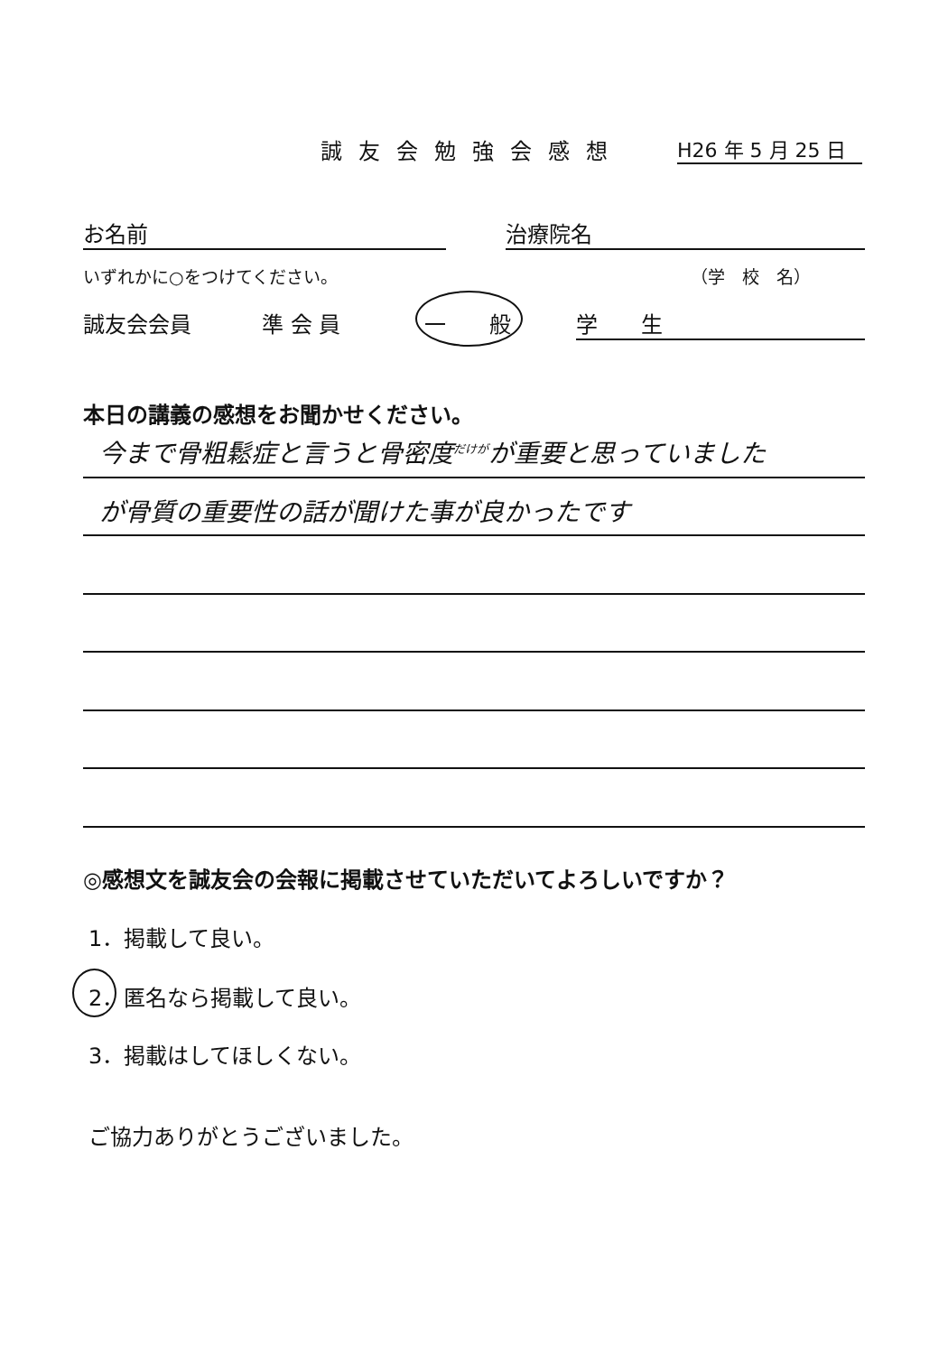誠友会勉強会感想
H26 年 5 月 25 日
お名前 治療院名
いずれかに○をつけてください。 （学　校　名）
誠友会会員 準 会 員 一　　般 学　　生
本日の講義の感想をお聞かせください。
今まで骨粗鬆症と言うと骨密度<sup>だけが</sup>が重要と思っていました
が骨質の重要性の話が聞けた事が良かったです
◎感想文を誠友会の会報に掲載させていただいてよろしいですか？
1．掲載して良い。
2．匿名なら掲載して良い。
3．掲載はしてほしくない。
ご協力ありがとうございました。